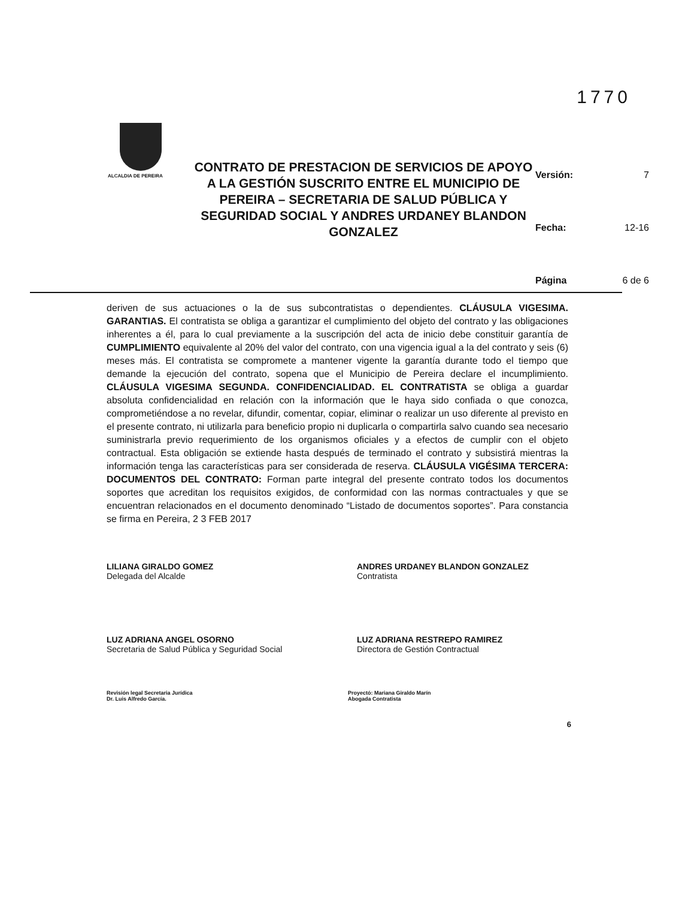1770
ALCALDIA DE PEREIRA
CONTRATO DE PRESTACION DE SERVICIOS DE APOYO A LA GESTIÓN SUSCRITO ENTRE EL MUNICIPIO DE PEREIRA – SECRETARIA DE SALUD PÚBLICA Y SEGURIDAD SOCIAL Y ANDRES URDANEY BLANDON GONZALEZ
Versión: 7
Fecha: 12-16
Página 6 de 6
deriven de sus actuaciones o la de sus subcontratistas o dependientes. CLÁUSULA VIGESIMA. GARANTIAS. El contratista se obliga a garantizar el cumplimiento del objeto del contrato y las obligaciones inherentes a él, para lo cual previamente a la suscripción del acta de inicio debe constituir garantía de CUMPLIMIENTO equivalente al 20% del valor del contrato, con una vigencia igual a la del contrato y seis (6) meses más. El contratista se compromete a mantener vigente la garantía durante todo el tiempo que demande la ejecución del contrato, sopena que el Municipio de Pereira declare el incumplimiento. CLÁUSULA VIGESIMA SEGUNDA. CONFIDENCIALIDAD. EL CONTRATISTA se obliga a guardar absoluta confidencialidad en relación con la información que le haya sido confiada o que conozca, comprometiéndose a no revelar, difundir, comentar, copiar, eliminar o realizar un uso diferente al previsto en el presente contrato, ni utilizarla para beneficio propio ni duplicarla o compartirla salvo cuando sea necesario suministrarla previo requerimiento de los organismos oficiales y a efectos de cumplir con el objeto contractual. Esta obligación se extiende hasta después de terminado el contrato y subsistirá mientras la información tenga las características para ser considerada de reserva. CLÁUSULA VIGÉSIMA TERCERA: DOCUMENTOS DEL CONTRATO: Forman parte integral del presente contrato todos los documentos soportes que acreditan los requisitos exigidos, de conformidad con las normas contractuales y que se encuentran relacionados en el documento denominado “Listado de documentos soportes”. Para constancia se firma en Pereira, 2 3 FEB 2017
LILIANA GIRALDO GOMEZ
Delegada del Alcalde
ANDRES URDANEY BLANDON GONZALEZ
Contratista
LUZ ADRIANA ANGEL OSORNO
Secretaria de Salud Pública y Seguridad Social
LUZ ADRIANA RESTREPO RAMIREZ
Directora de Gestión Contractual
Revisión legal Secretaria Jurídica
Dr. Luis Alfredo García.
Proyectó: Mariana Giraldo Marín
Abogada Contratista
6